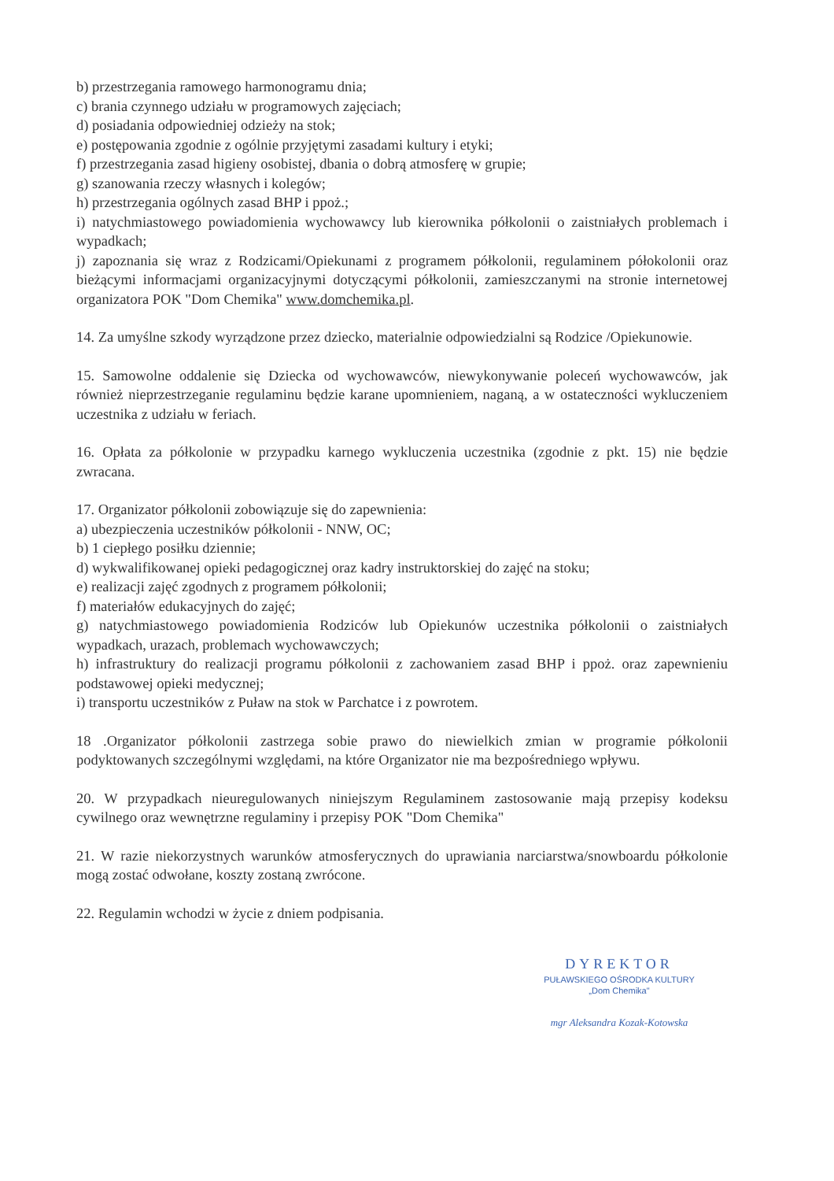b) przestrzegania ramowego harmonogramu dnia;
c) brania czynnego udziału w programowych zajęciach;
d) posiadania odpowiedniej odzieży na stok;
e) postępowania zgodnie z ogólnie przyjętymi zasadami kultury i etyki;
f) przestrzegania zasad higieny osobistej, dbania o dobrą atmosferę w grupie;
g) szanowania rzeczy własnych i kolegów;
h) przestrzegania ogólnych zasad BHP i ppoż.;
i) natychmiastowego powiadomienia wychowawcy lub kierownika półkolonii o zaistniałych problemach i wypadkach;
j) zapoznania się wraz z Rodzicami/Opiekunami z programem półkolonii, regulaminem półokolonii oraz bieżącymi informacjami organizacyjnymi dotyczącymi półkolonii, zamieszczanymi na stronie internetowej organizatora POK "Dom Chemika" www.domchemika.pl.
14. Za umyślne szkody wyrządzone przez dziecko, materialnie odpowiedzialni są Rodzice /Opiekunowie.
15. Samowolne oddalenie się Dziecka od wychowawców, niewykonywanie poleceń wychowawców, jak również nieprzestrzeganie regulaminu będzie karane upomnieniem, naganą, a w ostateczności wykluczeniem uczestnika z udziału w feriach.
16. Opłata za półkolonie w przypadku karnego wykluczenia uczestnika (zgodnie z pkt. 15) nie będzie zwracana.
17. Organizator półkolonii zobowiązuje się do zapewnienia:
a) ubezpieczenia uczestników półkolonii - NNW, OC;
b) 1 ciepłego posiłku dziennie;
d) wykwalifikowanej opieki pedagogicznej oraz kadry instruktorskiej do zajęć na stoku;
e) realizacji zajęć zgodnych z programem półkolonii;
f) materiałów edukacyjnych do zajęć;
g) natychmiastowego powiadomienia Rodziców lub Opiekunów uczestnika półkolonii o zaistniałych wypadkach, urazach, problemach wychowawczych;
h) infrastruktury do realizacji programu półkolonii z zachowaniem zasad BHP i ppoż. oraz zapewnieniu podstawowej opieki medycznej;
i) transportu uczestników z Puław na stok w Parchatce i z powrotem.
18 .Organizator półkolonii zastrzega sobie prawo do niewielkich zmian w programie półkolonii podyktowanych szczególnymi względami, na które Organizator nie ma bezpośredniego wpływu.
20. W przypadkach nieuregulowanych niniejszym Regulaminem zastosowanie mają przepisy kodeksu cywilnego oraz wewnętrzne regulaminy i przepisy POK "Dom Chemika"
21. W razie niekorzystnych warunków atmosferycznych do uprawiania narciarstwa/snowboardu półkolonie mogą zostać odwołane, koszty zostaną zwrócone.
22. Regulamin wchodzi w życie z dniem podpisania.
DYREKTOR
PUŁAWSKIEGO OŚRODKA KULTURY
„Dom Chemika"
mgr Aleksandra Kozak-Kotowska